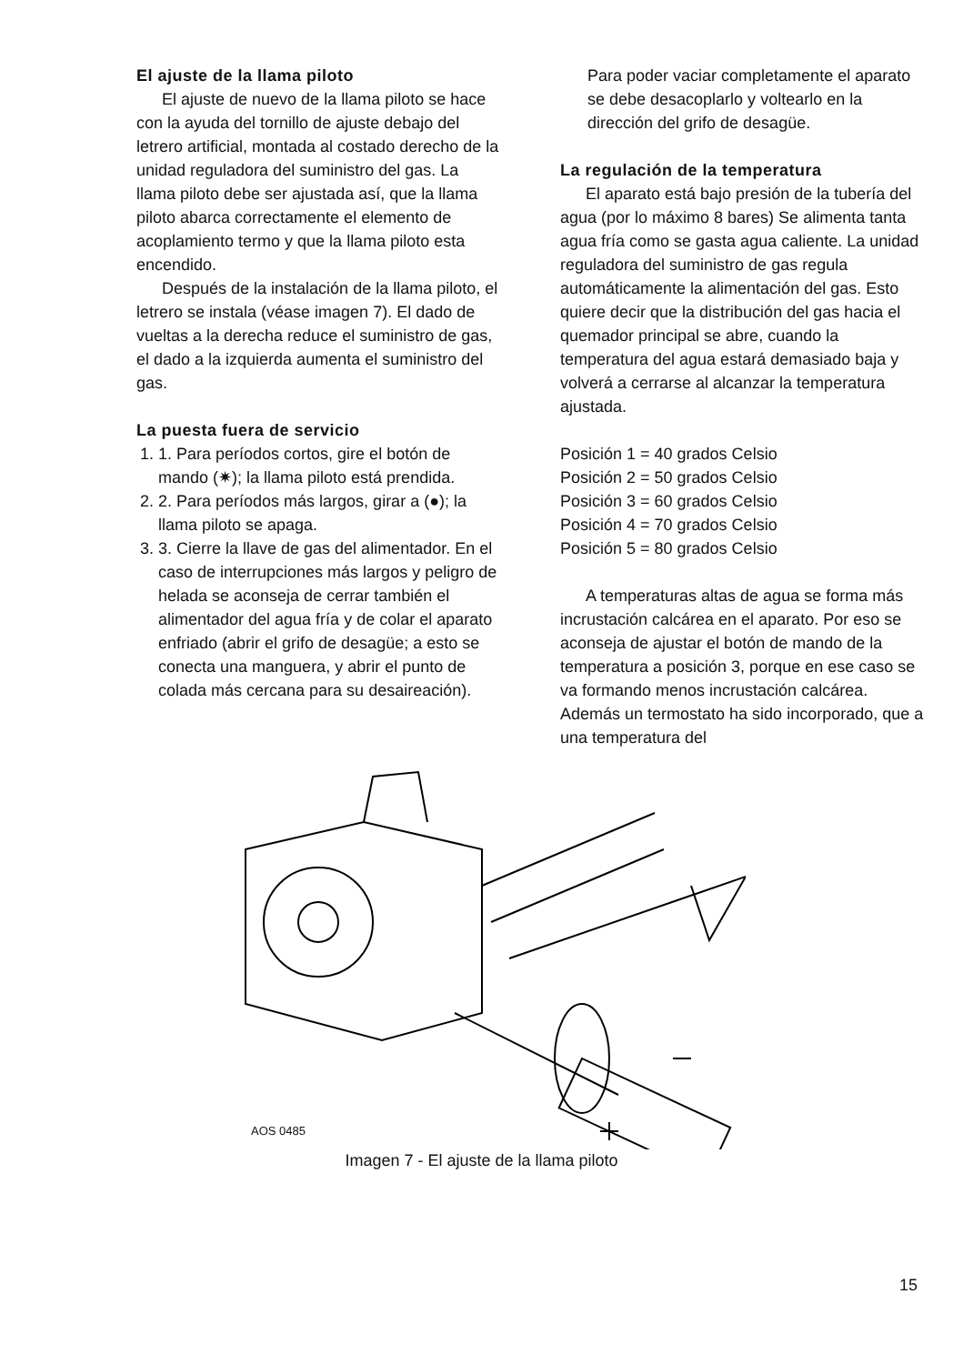El ajuste de la llama piloto
El ajuste de nuevo de la llama piloto se hace con la ayuda del tornillo de ajuste debajo del letrero artificial, montada al costado derecho de la unidad reguladora del suministro del gas. La llama piloto debe ser ajustada así, que la llama piloto abarca correctamente el elemento de acoplamiento termo y que la llama piloto esta encendido.
Después de la instalación de la llama piloto, el letrero se instala (véase imagen 7). El dado de vueltas a la derecha reduce el suministro de gas, el dado a la izquierda aumenta el suministro del gas.
La puesta fuera de servicio
1. 1. Para períodos cortos, gire el botón de mando (✷); la llama piloto está prendida.
2. 2. Para períodos más largos, girar a (●); la llama piloto se apaga.
3. 3. Cierre la llave de gas del alimentador. En el caso de interrupciones más largos y peligro de helada se aconseja de cerrar también el alimentador del agua fría y de colar el aparato enfriado (abrir el grifo de desagüe; a esto se conecta una manguera, y abrir el punto de colada más cercana para su desaireación).
Para poder vaciar completamente el aparato se debe desacoplarlo y voltearlo en la dirección del grifo de desagüe.
La regulación de la temperatura
El aparato está bajo presión de la tubería del agua (por lo máximo 8 bares) Se alimenta tanta agua fría como se gasta agua caliente. La unidad reguladora del suministro de gas regula automáticamente la alimentación del gas. Esto quiere decir que la distribución del gas hacia el quemador principal se abre, cuando la temperatura del agua estará demasiado baja y volverá a cerrarse al alcanzar la temperatura ajustada.
Posición 1 = 40 grados Celsio
Posición 2 = 50 grados Celsio
Posición 3 = 60 grados Celsio
Posición 4 = 70 grados Celsio
Posición 5 = 80 grados Celsio
A temperaturas altas de agua se forma más incrustación calcárea en el aparato. Por eso se aconseja de ajustar el botón de mando de la temperatura a posición 3, porque en ese caso se va formando menos incrustación calcárea. Además un termostato ha sido incorporado, que a una temperatura del
AOS 0485
Imagen 7 - El ajuste de la llama piloto
15